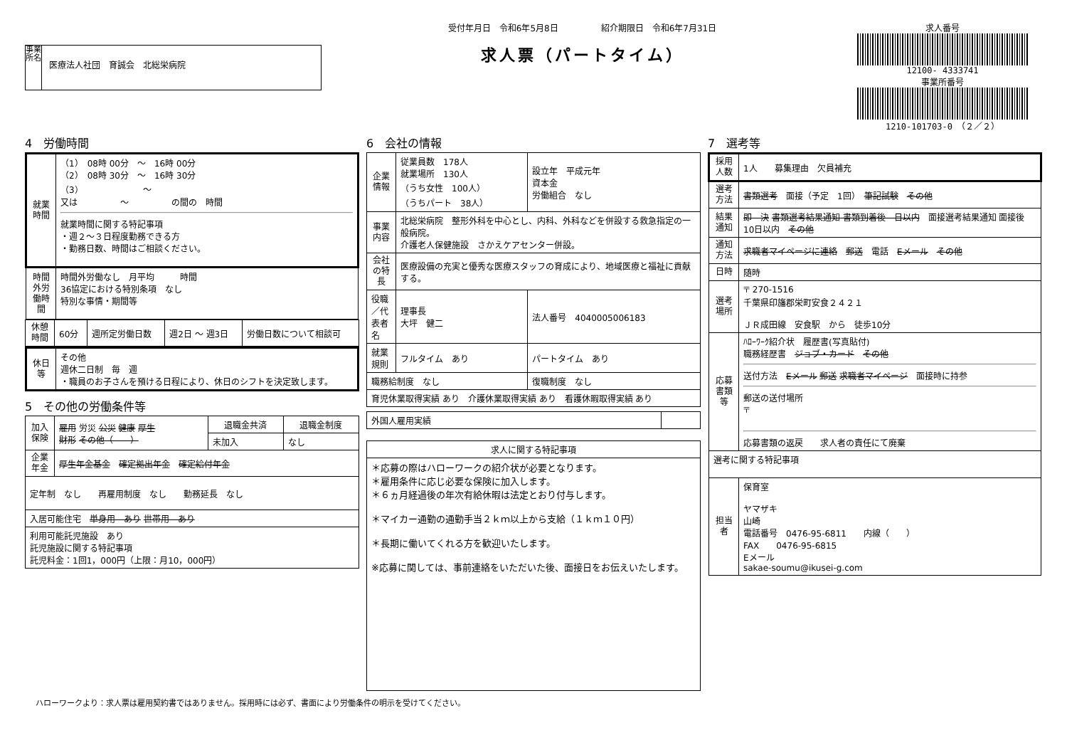事業所名
医療法人社団　育誠会　北総栄病院
受付年月日　令和6年5月8日　　　　　紹介期限日　令和6年7月31日
求人票（パートタイム）
求人番号
12100- 4333741
事業所番号
1210-101703-0　（２／２）
4　労働時間
| 就業時間 | （1） 08時 00分 ～ 16時 00分 （2） 08時 30分 ～ 16時 30分 （3） ～ 又は ～ の間の 時間 就業時間に関する特記事項 ・週２～３日程度勤務できる方 ・勤務日数、時間はご相談ください。 |
| 時間外労働時間 | 時間外労働なし 月平均 時間 36協定における特別条項 なし 特別な事情・期間等 |
| 休憩時間 | 60分 | 週所定労働日数 | 週2日 ～ 週3日 | 労働日数について相談可 |
| 休日等 | その他 週休二日制 毎 週 ・職員のお子さんを預ける日程により、休日のシフトを決定致します。 |
5　その他の労働条件等
| 加入保険 | 雇用 労災 公災 健康 厚生 財形 その他（ ） | 退職金共済 | 退職金制度 |
| | | 未加入 | なし |
| 企業年金 | 厚生年金基金 確定拠出年金 確定給付年金 | | |
| 定年制 なし 再雇用制度 なし 勤務延長 なし | | | |
| 入居可能住宅 単身用 あり 世帯用 あり | | | |
| 利用可能託児施設 あり 託児施設に関する特記事項 託児料金：1回1，000円（上限：月10，000円） | | | |
6　会社の情報
| 企業情報 | 従業員数 178人 就業場所 130人 （うち女性 100人） （うちパート 38人） | 設立年 平成元年 資本金 労働組合 なし |
| 事業内容 | 北総栄病院 整形外科を中心とし、内科、外科などを併設する救急指定の一般病院。 介護老人保健施設 さかえケアセンター併設。 | |
| 会社の特長 | 医療設備の充実と優秀な医療スタッフの育成により、地域医療と福祉に貢献する。 | |
| 役職／代表者名 | 理事長 大坪 健二 | 法人番号 4040005006183 |
| 就業規則 | フルタイム あり | パートタイム あり |
| 職務給制度 なし | | 復職制度 なし |
| 育児休業取得実績 あり 介護休業取得実績 あり 看護休暇取得実績 あり | | |
| 外国人雇用実績 | |
| 求人に関する特記事項 |
| --- |
| ＊応募の際はハローワークの紹介状が必要となります。 ＊雇用条件に応じ必要な保険に加入します。 ＊６ヵ月経過後の年次有給休暇は法定とおり付与します。 ＊マイカー通勤の通勤手当２ｋｍ以上から支給（１ｋｍ１０円） ＊長期に働いてくれる方を歓迎いたします。 ※応募に関しては、事前連絡をいただいた後、面接日をお伝えいたします。 |
7　選考等
| 採用人数 | 1人 募集理由 欠員補充 |
| 選考方法 | 書類選考 面接（予定 1回） 筆記試験 その他 |
| 結果通知 | 即 決 書類選考結果通知 書類到着後 日以内 面接選考結果通知 面接後 10日以内 その他 |
| 通知方法 | 求職者マイページに連絡 郵送 電話 Eメール その他 |
| 日時 | 随時 |
| 選考場所 | 〒 270-1516 千葉県印旛郡栄町安食２４２１ ＪＲ成田線 安食駅 から 徒歩10分 |
| 応募書類等 | ﾊﾛｰﾜｰｸ紹介状 履歴書(写真貼付) 職務経歴書 ジョブ・カード その他 送付方法 Eメール 郵送 求職者マイページ 面接時に持参 郵送の送付場所 〒 応募書類の返戻 求人者の責任にて廃棄 |
| 選考に関する特記事項 | |
| 担当者 | 保育室 ヤマザキ 山崎 電話番号 0476-95-6811 内線（ ） FAX 0476-95-6815 Eメール sakae-soumu@ikusei-g.com |
ハローワークより：求人票は雇用契約書ではありません。採用時には必ず、書面により労働条件の明示を受けてください。